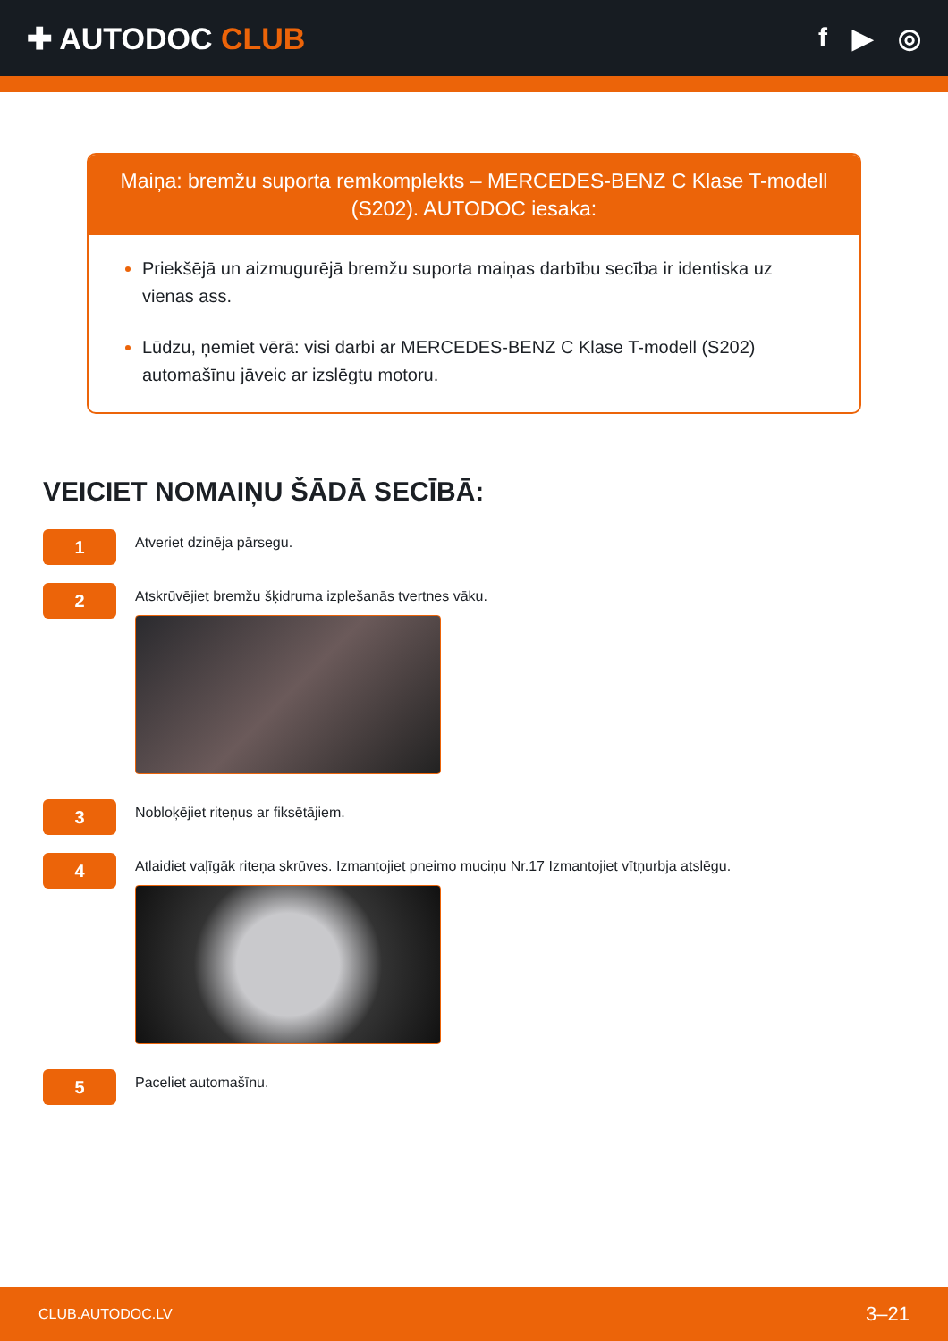✚ AUTODOC CLUB f ▶ ◎
Maiņa: bremžu suporta remkomplekts – MERCEDES-BENZ C Klase T-modell (S202). AUTODOC iesaka:
Priekšējā un aizmugurējā bremžu suporta maiņas darbību secība ir identiska uz vienas ass.
Lūdzu, ņemiet vērā: visi darbi ar MERCEDES-BENZ C Klase T-modell (S202) automašīnu jāveic ar izslēgtu motoru.
VEICIET NOMAIŅU ŠĀDĀ SECĪBĀ:
1
Atveriet dzinēja pārsegu.
2
Atskrūvējiet bremžu šķidruma izplešanās tvertnes vāku.
3
Nobloķējiet riteņus ar fiksētājiem.
4
Atlaidiet vaļīgāk riteņa skrūves. Izmantojiet pneimo muciņu Nr.17 Izmantojiet vītņurbja atslēgu.
5
Paceliet automašīnu.
CLUB.AUTODOC.LV 3–21